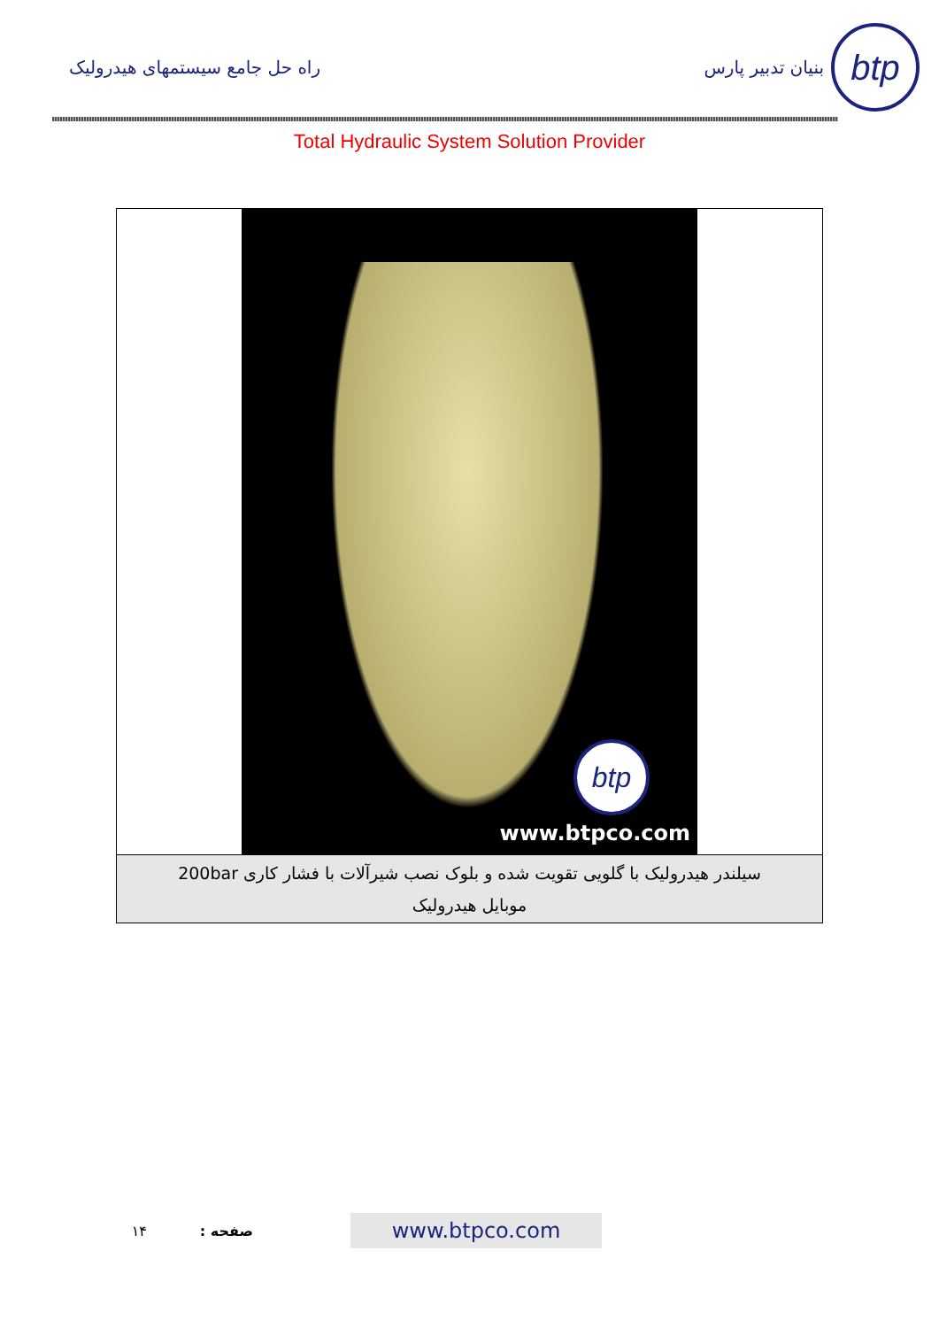btp
بنیان تدبیر پارس راه حل جامع سیستمهای هیدرولیک
Total Hydraulic System Solution Provider
btp
www.btpco.com
سیلندر هیدرولیک با گلویی تقویت شده و بلوک نصب شیرآلات با فشار کاری 200bar
موبایل هیدرولیک
www.btpco.com
صفحه : ۱۴